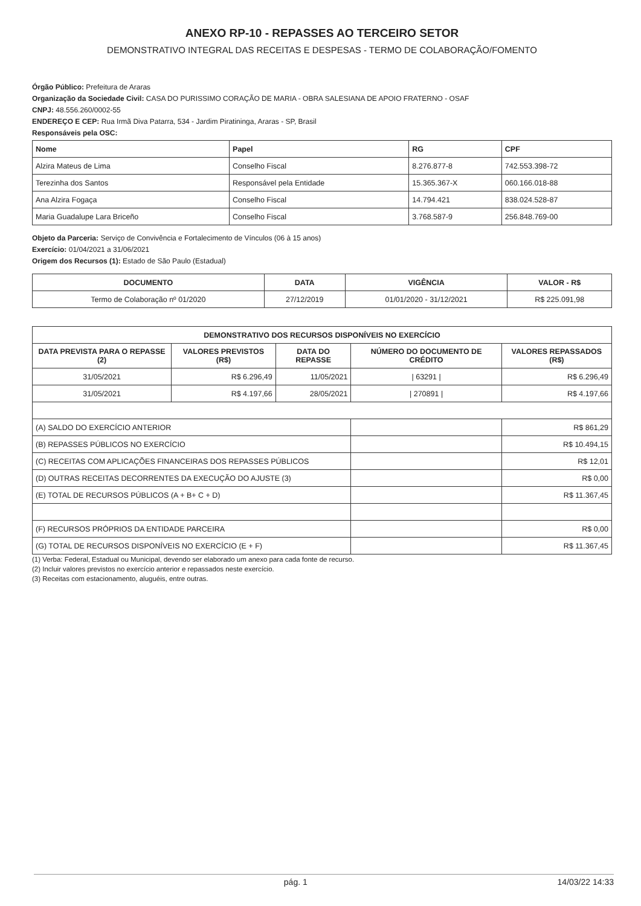ANEXO RP-10 - REPASSES AO TERCEIRO SETOR
DEMONSTRATIVO INTEGRAL DAS RECEITAS E DESPESAS - TERMO DE COLABORAÇÃO/FOMENTO
Órgão Público: Prefeitura de Araras
Organização da Sociedade Civil: CASA DO PURISSIMO CORAÇÃO DE MARIA - OBRA SALESIANA DE APOIO FRATERNO - OSAF
CNPJ: 48.556.260/0002-55
ENDEREÇO E CEP: Rua Irmã Diva Patarra, 534 - Jardim Piratininga, Araras - SP, Brasil
Responsáveis pela OSC:
| Nome | Papel | RG | CPF |
| --- | --- | --- | --- |
| Alzira Mateus de Lima | Conselho Fiscal | 8.276.877-8 | 742.553.398-72 |
| Terezinha dos Santos | Responsável pela Entidade | 15.365.367-X | 060.166.018-88 |
| Ana Alzira Fogaça | Conselho Fiscal | 14.794.421 | 838.024.528-87 |
| Maria Guadalupe Lara Briceño | Conselho Fiscal | 3.768.587-9 | 256.848.769-00 |
Objeto da Parceria: Serviço de Convivência e Fortalecimento de Vínculos (06 à 15 anos)
Exercício: 01/04/2021 a 31/06/2021
Origem dos Recursos (1): Estado de São Paulo (Estadual)
| DOCUMENTO | DATA | VIGÊNCIA | VALOR - R$ |
| --- | --- | --- | --- |
| Termo de Colaboração nº 01/2020 | 27/12/2019 | 01/01/2020 - 31/12/2021 | R$ 225.091,98 |
| DEMONSTRATIVO DOS RECURSOS DISPONÍVEIS NO EXERCÍCIO | | | | |
| --- | --- | --- | --- | --- |
| DATA PREVISTA PARA O REPASSE (2) | VALORES PREVISTOS (R$) | DATA DO REPASSE | NÚMERO DO DOCUMENTO DE CRÉDITO | VALORES REPASSADOS (R$) |
| 31/05/2021 | R$ 6.296,49 | 11/05/2021 | / 63291 / | R$ 6.296,49 |
| 31/05/2021 | R$ 4.197,66 | 28/05/2021 | / 270891 / | R$ 4.197,66 |
| (A) SALDO DO EXERCÍCIO ANTERIOR | | | | R$ 861,29 |
| (B) REPASSES PÚBLICOS NO EXERCÍCIO | | | | R$ 10.494,15 |
| (C) RECEITAS COM APLICAÇÕES FINANCEIRAS DOS REPASSES PÚBLICOS | | | | R$ 12,01 |
| (D) OUTRAS RECEITAS DECORRENTES DA EXECUÇÃO DO AJUSTE (3) | | | | R$ 0,00 |
| (E) TOTAL DE RECURSOS PÚBLICOS (A + B+ C + D) | | | | R$ 11.367,45 |
| (F) RECURSOS PRÓPRIOS DA ENTIDADE PARCEIRA | | | | R$ 0,00 |
| (G) TOTAL DE RECURSOS DISPONÍVEIS NO EXERCÍCIO (E + F) | | | | R$ 11.367,45 |
(1) Verba: Federal, Estadual ou Municipal, devendo ser elaborado um anexo para cada fonte de recurso.
(2) Incluir valores previstos no exercício anterior e repassados neste exercício.
(3) Receitas com estacionamento, aluguéis, entre outras.
pág. 1 14/03/22 14:33